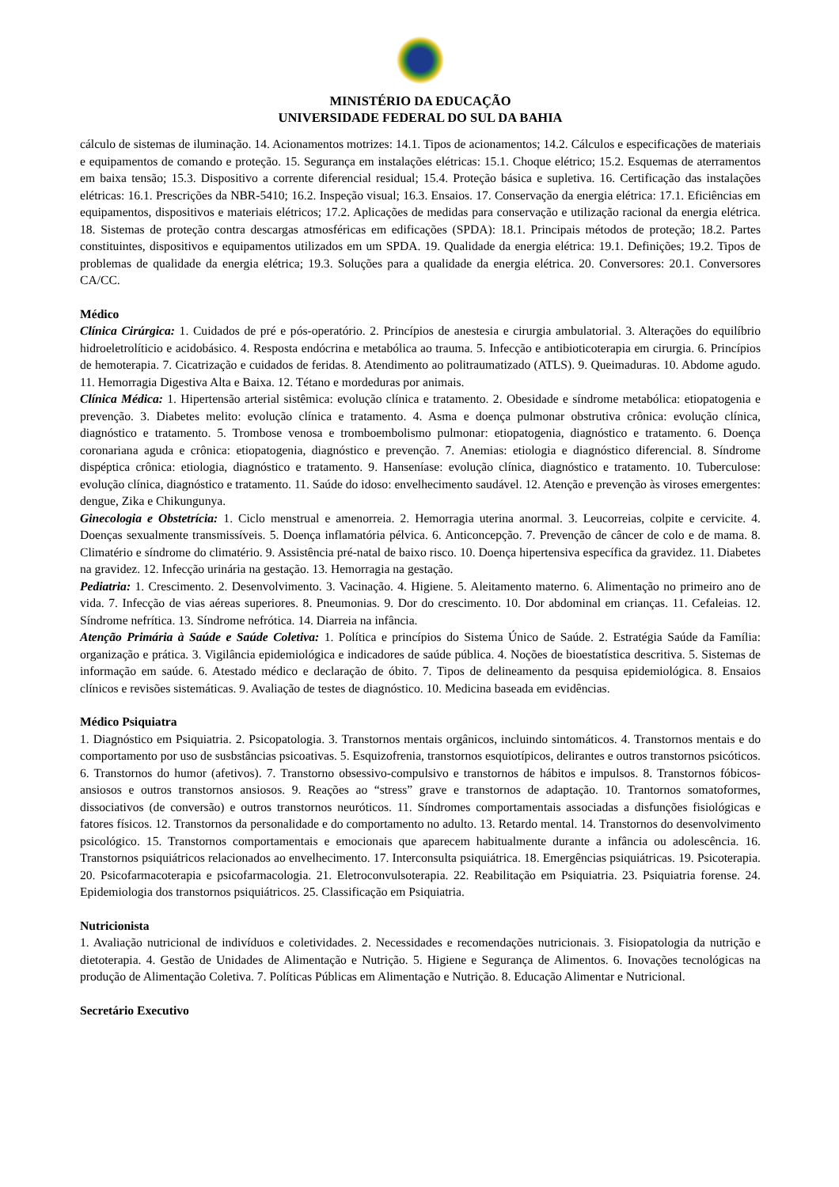MINISTÉRIO DA EDUCAÇÃO
UNIVERSIDADE FEDERAL DO SUL DA BAHIA
cálculo de sistemas de iluminação. 14. Acionamentos motrizes: 14.1. Tipos de acionamentos; 14.2. Cálculos e especificações de materiais e equipamentos de comando e proteção. 15. Segurança em instalações elétricas: 15.1. Choque elétrico; 15.2. Esquemas de aterramentos em baixa tensão; 15.3. Dispositivo a corrente diferencial residual; 15.4. Proteção básica e supletiva. 16. Certificação das instalações elétricas: 16.1. Prescrições da NBR-5410; 16.2. Inspeção visual; 16.3. Ensaios. 17. Conservação da energia elétrica: 17.1. Eficiências em equipamentos, dispositivos e materiais elétricos; 17.2. Aplicações de medidas para conservação e utilização racional da energia elétrica. 18. Sistemas de proteção contra descargas atmosféricas em edificações (SPDA): 18.1. Principais métodos de proteção; 18.2. Partes constituintes, dispositivos e equipamentos utilizados em um SPDA. 19. Qualidade da energia elétrica: 19.1. Definições; 19.2. Tipos de problemas de qualidade da energia elétrica; 19.3. Soluções para a qualidade da energia elétrica. 20. Conversores: 20.1. Conversores CA/CC.
Médico
Clínica Cirúrgica: 1. Cuidados de pré e pós-operatório. 2. Princípios de anestesia e cirurgia ambulatorial. 3. Alterações do equilíbrio hidroeletrolíticio e acidobásico. 4. Resposta endócrina e metabólica ao trauma. 5. Infecção e antibioticoterapia em cirurgia. 6. Princípios de hemoterapia. 7. Cicatrização e cuidados de feridas. 8. Atendimento ao politraumatizado (ATLS). 9. Queimaduras. 10. Abdome agudo. 11. Hemorragia Digestiva Alta e Baixa. 12. Tétano e mordeduras por animais.
Clínica Médica: 1. Hipertensão arterial sistêmica: evolução clínica e tratamento. 2. Obesidade e síndrome metabólica: etiopatogenia e prevenção. 3. Diabetes melito: evolução clínica e tratamento. 4. Asma e doença pulmonar obstrutiva crônica: evolução clínica, diagnóstico e tratamento. 5. Trombose venosa e tromboembolismo pulmonar: etiopatogenia, diagnóstico e tratamento. 6. Doença coronariana aguda e crônica: etiopatogenia, diagnóstico e prevenção. 7. Anemias: etiologia e diagnóstico diferencial. 8. Síndrome dispéptica crônica: etiologia, diagnóstico e tratamento. 9. Hanseníase: evolução clínica, diagnóstico e tratamento. 10. Tuberculose: evolução clínica, diagnóstico e tratamento. 11. Saúde do idoso: envelhecimento saudável. 12. Atenção e prevenção às viroses emergentes: dengue, Zika e Chikungunya.
Ginecologia e Obstetrícia: 1. Ciclo menstrual e amenorreia. 2. Hemorragia uterina anormal. 3. Leucorreias, colpite e cervicite. 4. Doenças sexualmente transmissíveis. 5. Doença inflamatória pélvica. 6. Anticoncepção. 7. Prevenção de câncer de colo e de mama. 8. Climatério e síndrome do climatério. 9. Assistência pré-natal de baixo risco. 10. Doença hipertensiva específica da gravidez. 11. Diabetes na gravidez. 12. Infecção urinária na gestação. 13. Hemorragia na gestação.
Pediatria: 1. Crescimento. 2. Desenvolvimento. 3. Vacinação. 4. Higiene. 5. Aleitamento materno. 6. Alimentação no primeiro ano de vida. 7. Infecção de vias aéreas superiores. 8. Pneumonias. 9. Dor do crescimento. 10. Dor abdominal em crianças. 11. Cefaleias. 12. Síndrome nefrítica. 13. Síndrome nefrótica. 14. Diarreia na infância.
Atenção Primária à Saúde e Saúde Coletiva: 1. Política e princípios do Sistema Único de Saúde. 2. Estratégia Saúde da Família: organização e prática. 3. Vigilância epidemiológica e indicadores de saúde pública. 4. Noções de bioestatística descritiva. 5. Sistemas de informação em saúde. 6. Atestado médico e declaração de óbito. 7. Tipos de delineamento da pesquisa epidemiológica. 8. Ensaios clínicos e revisões sistemáticas. 9. Avaliação de testes de diagnóstico. 10. Medicina baseada em evidências.
Médico Psiquiatra
1. Diagnóstico em Psiquiatria. 2. Psicopatologia. 3. Transtornos mentais orgânicos, incluindo sintomáticos. 4. Transtornos mentais e do comportamento por uso de susbstâncias psicoativas. 5. Esquizofrenia, transtornos esquiotípicos, delirantes e outros transtornos psicóticos. 6. Transtornos do humor (afetivos). 7. Transtorno obsessivo-compulsivo e transtornos de hábitos e impulsos. 8. Transtornos fóbicos-ansiosos e outros transtornos ansiosos. 9. Reações ao “stress” grave e transtornos de adaptação. 10. Trantornos somatoformes, dissociativos (de conversão) e outros transtornos neuróticos. 11. Síndromes comportamentais associadas a disfunções fisiológicas e fatores físicos. 12. Transtornos da personalidade e do comportamento no adulto. 13. Retardo mental. 14. Transtornos do desenvolvimento psicológico. 15. Transtornos comportamentais e emocionais que aparecem habitualmente durante a infância ou adolescência. 16. Transtornos psiquiátricos relacionados ao envelhecimento. 17. Interconsulta psiquiátrica. 18. Emergências psiquiátricas. 19. Psicoterapia. 20. Psicofarmacoterapia e psicofarmacologia. 21. Eletroconvulsoterapia. 22. Reabilitação em Psiquiatria. 23. Psiquiatria forense. 24. Epidemiologia dos transtornos psiquiátricos. 25. Classificação em Psiquiatria.
Nutricionista
1. Avaliação nutricional de indivíduos e coletividades. 2. Necessidades e recomendações nutricionais. 3. Fisiopatologia da nutrição e dietoterapia. 4. Gestão de Unidades de Alimentação e Nutrição. 5. Higiene e Segurança de Alimentos. 6. Inovações tecnológicas na produção de Alimentação Coletiva. 7. Políticas Públicas em Alimentação e Nutrição. 8. Educação Alimentar e Nutricional.
Secretário Executivo